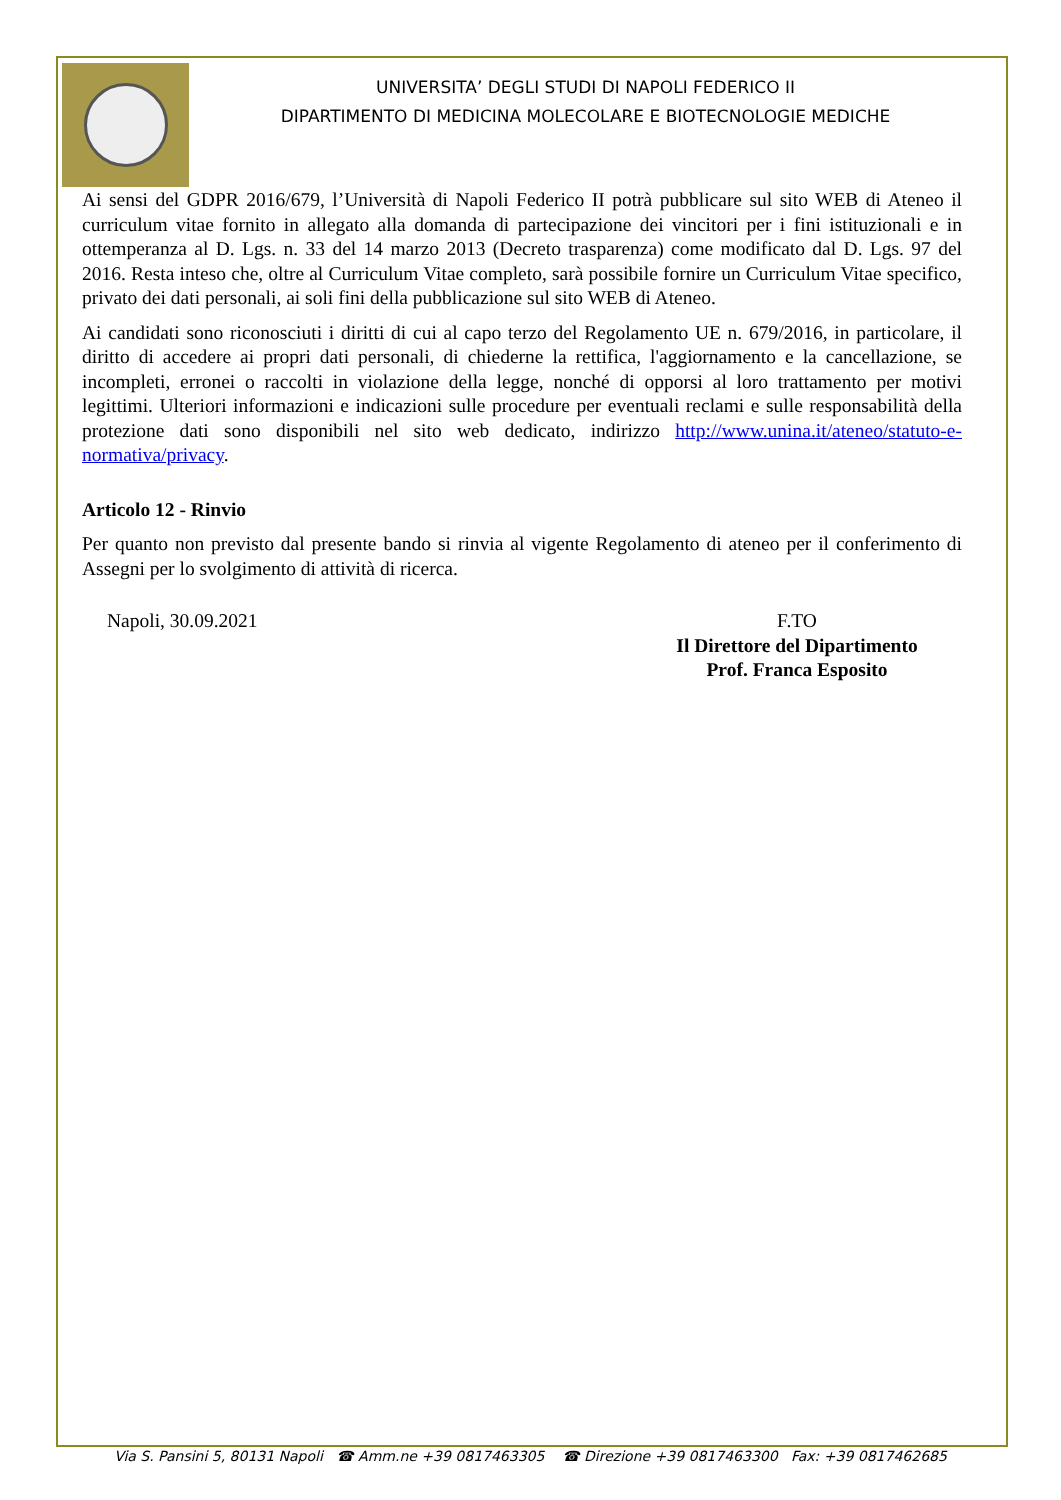UNIVERSITA’ DEGLI STUDI DI NAPOLI FEDERICO II
DIPARTIMENTO DI MEDICINA MOLECOLARE E BIOTECNOLOGIE MEDICHE
Ai sensi del GDPR 2016/679, l’Università di Napoli Federico II potrà pubblicare sul sito WEB di Ateneo il curriculum vitae fornito in allegato alla domanda di partecipazione dei vincitori per i fini istituzionali e in ottemperanza al D. Lgs. n. 33 del 14 marzo 2013 (Decreto trasparenza) come modificato dal D. Lgs. 97 del 2016. Resta inteso che, oltre al Curriculum Vitae completo, sarà possibile fornire un Curriculum Vitae specifico, privato dei dati personali, ai soli fini della pubblicazione sul sito WEB di Ateneo.
Ai candidati sono riconosciuti i diritti di cui al capo terzo del Regolamento UE n. 679/2016, in particolare, il diritto di accedere ai propri dati personali, di chiederne la rettifica, l'aggiornamento e la cancellazione, se incompleti, erronei o raccolti in violazione della legge, nonché di opporsi al loro trattamento per motivi legittimi. Ulteriori informazioni e indicazioni sulle procedure per eventuali reclami e sulle responsabilità della protezione dati sono disponibili nel sito web dedicato, indirizzo http://www.unina.it/ateneo/statuto-e-normativa/privacy.
Articolo 12 - Rinvio
Per quanto non previsto dal presente bando si rinvia al vigente Regolamento di ateneo per il conferimento di Assegni per lo svolgimento di attività di ricerca.
Napoli, 30.09.2021 F.TO
Il Direttore del Dipartimento
Prof. Franca Esposito
Via S. Pansini 5, 80131 Napoli ☎ Amm.ne +39 0817463305 ☎ Direzione +39 0817463300 Fax: +39 0817462685